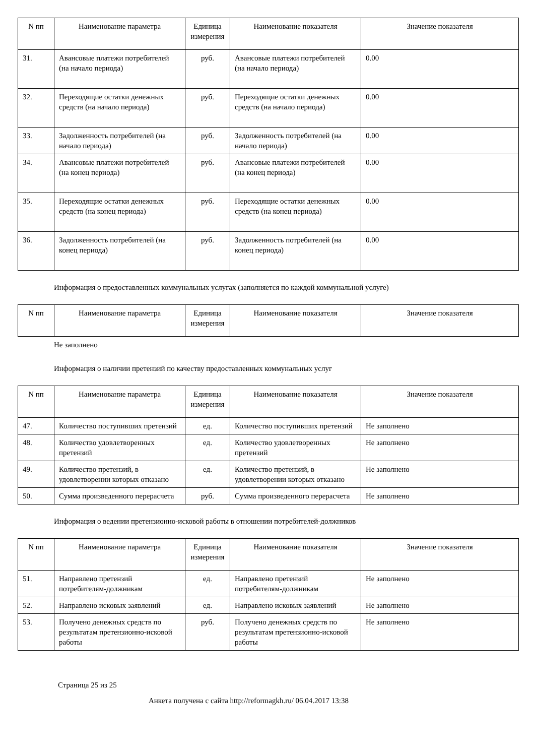| N пп | Наименование параметра | Единица измерения | Наименование показателя | Значение показателя |
| --- | --- | --- | --- | --- |
| 31. | Авансовые платежи потребителей (на начало периода) | руб. | Авансовые платежи потребителей (на начало периода) | 0.00 |
| 32. | Переходящие остатки денежных средств (на начало периода) | руб. | Переходящие остатки денежных средств (на начало периода) | 0.00 |
| 33. | Задолженность потребителей (на начало периода) | руб. | Задолженность потребителей (на начало периода) | 0.00 |
| 34. | Авансовые платежи потребителей (на конец периода) | руб. | Авансовые платежи потребителей (на конец периода) | 0.00 |
| 35. | Переходящие остатки денежных средств (на конец периода) | руб. | Переходящие остатки денежных средств (на конец периода) | 0.00 |
| 36. | Задолженность потребителей (на конец периода) | руб. | Задолженность потребителей (на конец периода) | 0.00 |
Информация о предоставленных коммунальных услугах (заполняется по каждой коммунальной услуге)
| N пп | Наименование параметра | Единица измерения | Наименование показателя | Значение показателя |
| --- | --- | --- | --- | --- |
Не заполнено
Информация о наличии претензий по качеству предоставленных коммунальных услуг
| N пп | Наименование параметра | Единица измерения | Наименование показателя | Значение показателя |
| --- | --- | --- | --- | --- |
| 47. | Количество поступивших претензий | ед. | Количество поступивших претензий | Не заполнено |
| 48. | Количество удовлетворенных претензий | ед. | Количество удовлетворенных претензий | Не заполнено |
| 49. | Количество претензий, в удовлетворении которых отказано | ед. | Количество претензий, в удовлетворении которых отказано | Не заполнено |
| 50. | Сумма произведенного перерасчета | руб. | Сумма произведенного перерасчета | Не заполнено |
Информация о ведении претензионно-исковой работы в отношении потребителей-должников
| N пп | Наименование параметра | Единица измерения | Наименование показателя | Значение показателя |
| --- | --- | --- | --- | --- |
| 51. | Направлено претензий потребителям-должникам | ед. | Направлено претензий потребителям-должникам | Не заполнено |
| 52. | Направлено исковых заявлений | ед. | Направлено исковых заявлений | Не заполнено |
| 53. | Получено денежных средств по результатам претензионно-исковой работы | руб. | Получено денежных средств по результатам претензионно-исковой работы | Не заполнено |
Страница 25 из 25
Анкета получена с сайта http://reformagkh.ru/ 06.04.2017 13:38